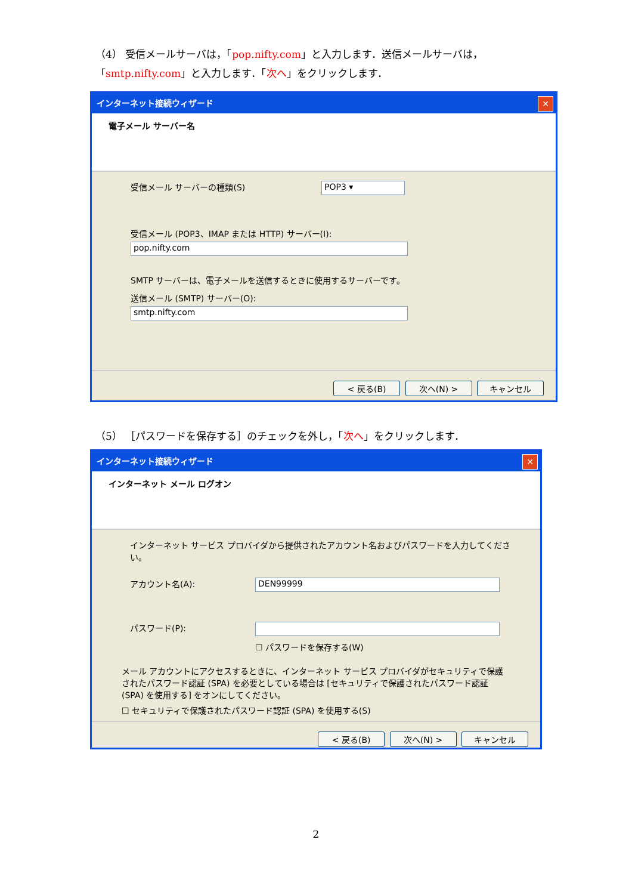（4） 受信メールサーバは，「pop.nifty.com」と入力します．送信メールサーバは，「smtp.nifty.com」と入力します．「次へ」をクリックします．
インターネット接続ウィザード ✕
電子メール サーバー名
受信メール サーバーの種類(S) POP3 ▾
受信メール (POP3、IMAP または HTTP) サーバー(I):
pop.nifty.com
SMTP サーバーは、電子メールを送信するときに使用するサーバーです。
送信メール (SMTP) サーバー(O):
smtp.nifty.com
< 戻る(B) 次へ(N) > キャンセル
（5） ［パスワードを保存する］のチェックを外し，「次へ」をクリックします．
インターネット接続ウィザード ✕
インターネット メール ログオン
インターネット サービス プロバイダから提供されたアカウント名およびパスワードを入力してください。
アカウント名(A): DEN99999
パスワード(P):
☐ パスワードを保存する(W)
メール アカウントにアクセスするときに、インターネット サービス プロバイダがセキュリティで保護されたパスワード認証 (SPA) を必要としている場合は [セキュリティで保護されたパスワード認証 (SPA) を使用する] をオンにしてください。
☐ セキュリティで保護されたパスワード認証 (SPA) を使用する(S)
< 戻る(B) 次へ(N) > キャンセル
2